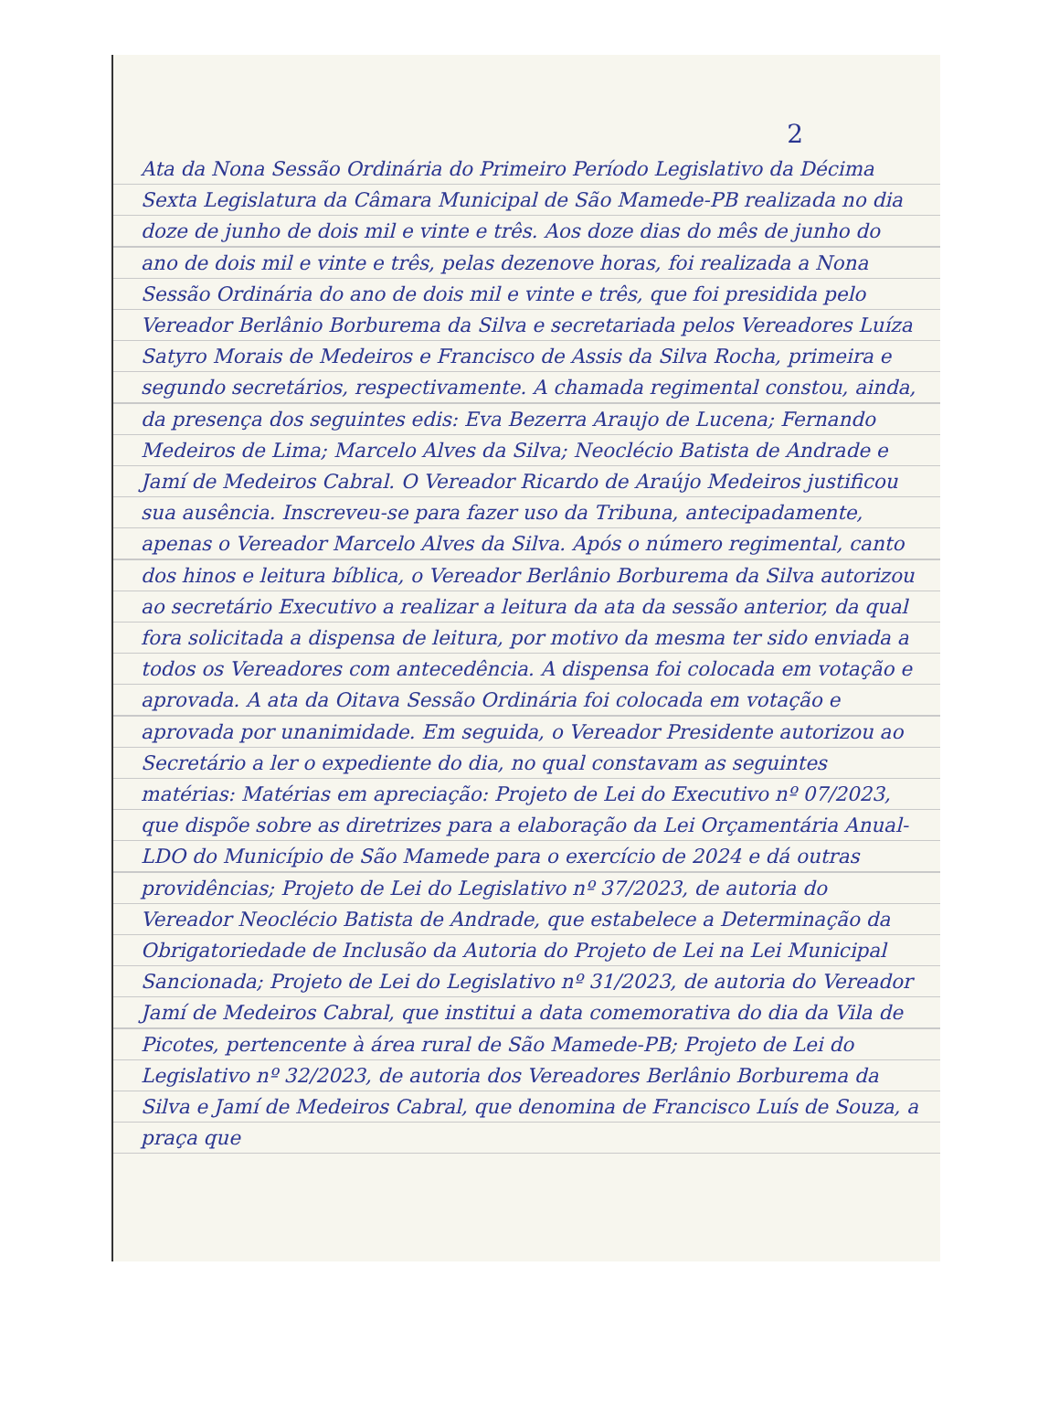2
Ata da Nona Sessão Ordinária do Primeiro Período Legislativo da Décima Sexta Legislatura da Câmara Municipal de São Mamede-PB realizada no dia doze de junho de dois mil e vinte e três. Aos doze dias do mês de junho do ano de dois mil e vinte e três, pelas dezenove horas, foi realizada a Nona Sessão Ordinária do ano de dois mil e vinte e três, que foi presidida pelo Vereador Berlânio Borburema da Silva e secretariada pelos Vereadores Luíza Satyro Morais de Medeiros e Francisco de Assis da Silva Rocha, primeira e segundo secretários, respectivamente. A chamada regimental constou, ainda, da presença dos seguintes edis: Eva Bezerra Araujo de Lucena; Fernando Medeiros de Lima; Marcelo Alves da Silva; Neoclécio Batista de Andrade e Jamí de Medeiros Cabral. O Vereador Ricardo de Araújo Medeiros justificou sua ausência. Inscreveu-se para fazer uso da Tribuna, antecipadamente, apenas o Vereador Marcelo Alves da Silva. Após o número regimental, canto dos hinos e leitura bíblica, o Vereador Berlânio Borburema da Silva autorizou ao secretário Executivo a realizar a leitura da ata da sessão anterior, da qual fora solicitada a dispensa de leitura, por motivo da mesma ter sido enviada a todos os Vereadores com antecedência. A dispensa foi colocada em votação e aprovada. A ata da Oitava Sessão Ordinária foi colocada em votação e aprovada por unanimidade. Em seguida, o Vereador Presidente autorizou ao Secretário a ler o expediente do dia, no qual constavam as seguintes matérias: Matérias em apreciação: Projeto de Lei do Executivo nº 07/2023, que dispõe sobre as diretrizes para a elaboração da Lei Orçamentária Anual-LDO do Município de São Mamede para o exercício de 2024 e dá outras providências; Projeto de Lei do Legislativo nº 37/2023, de autoria do Vereador Neoclécio Batista de Andrade, que estabelece a Determinação da Obrigatoriedade de Inclusão da Autoria do Projeto de Lei na Lei Municipal Sancionada; Projeto de Lei do Legislativo nº 31/2023, de autoria do Vereador Jamí de Medeiros Cabral, que institui a data comemorativa do dia da Vila de Picotes, pertencente à área rural de São Mamede-PB; Projeto de Lei do Legislativo nº 32/2023, de autoria dos Vereadores Berlânio Borburema da Silva e Jamí de Medeiros Cabral, que denomina de Francisco Luís de Souza, a praça que